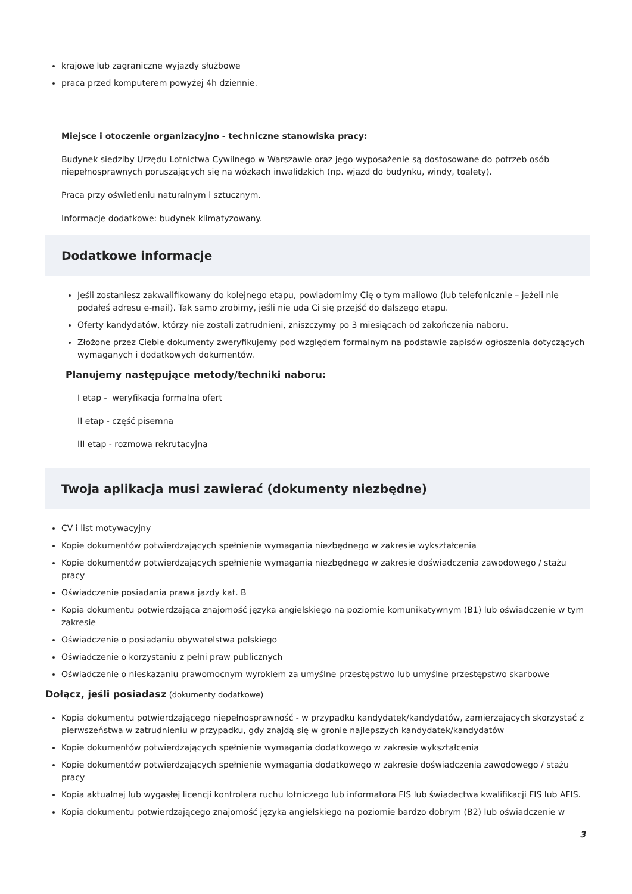krajowe lub zagraniczne wyjazdy służbowe
praca przed komputerem powyżej 4h dziennie.
Miejsce i otoczenie organizacyjno - techniczne stanowiska pracy:
Budynek siedziby Urzędu Lotnictwa Cywilnego w Warszawie oraz jego wyposażenie są dostosowane do potrzeb osób niepełnosprawnych poruszających się na wózkach inwalidzkich (np. wjazd do budynku, windy, toalety).
Praca przy oświetleniu naturalnym i sztucznym.
Informacje dodatkowe: budynek klimatyzowany.
Dodatkowe informacje
Jeśli zostaniesz zakwalifikowany do kolejnego etapu, powiadomimy Cię o tym mailowo (lub telefonicznie – jeżeli nie podałeś adresu e-mail). Tak samo zrobimy, jeśli nie uda Ci się przejść do dalszego etapu.
Oferty kandydatów, którzy nie zostali zatrudnieni, zniszczymy po 3 miesiącach od zakończenia naboru.
Złożone przez Ciebie dokumenty zweryfikujemy pod względem formalnym na podstawie zapisów ogłoszenia dotyczących wymaganych i dodatkowych dokumentów.
Planujemy następujące metody/techniki naboru:
I etap - weryfikacja formalna ofert
II etap - część pisemna
III etap - rozmowa rekrutacyjna
Twoja aplikacja musi zawierać (dokumenty niezbędne)
CV i list motywacyjny
Kopie dokumentów potwierdzających spełnienie wymagania niezbędnego w zakresie wykształcenia
Kopie dokumentów potwierdzających spełnienie wymagania niezbędnego w zakresie doświadczenia zawodowego / stażu pracy
Oświadczenie posiadania prawa jazdy kat. B
Kopia dokumentu potwierdzająca znajomość języka angielskiego na poziomie komunikatywnym (B1) lub oświadczenie w tym zakresie
Oświadczenie o posiadaniu obywatelstwa polskiego
Oświadczenie o korzystaniu z pełni praw publicznych
Oświadczenie o nieskazaniu prawomocnym wyrokiem za umyślne przestępstwo lub umyślne przestępstwo skarbowe
Dołącz, jeśli posiadasz (dokumenty dodatkowe)
Kopia dokumentu potwierdzającego niepełnosprawność - w przypadku kandydatek/kandydatów, zamierzających skorzystać z pierwszeństwa w zatrudnieniu w przypadku, gdy znajdą się w gronie najlepszych kandydatek/kandydatów
Kopie dokumentów potwierdzających spełnienie wymagania dodatkowego w zakresie wykształcenia
Kopie dokumentów potwierdzających spełnienie wymagania dodatkowego w zakresie doświadczenia zawodowego / stażu pracy
Kopia aktualnej lub wygasłej licencji kontrolera ruchu lotniczego lub informatora FIS lub świadectwa kwalifikacji FIS lub AFIS.
Kopia dokumentu potwierdzającego znajomość języka angielskiego na poziomie bardzo dobrym (B2) lub oświadczenie w
3